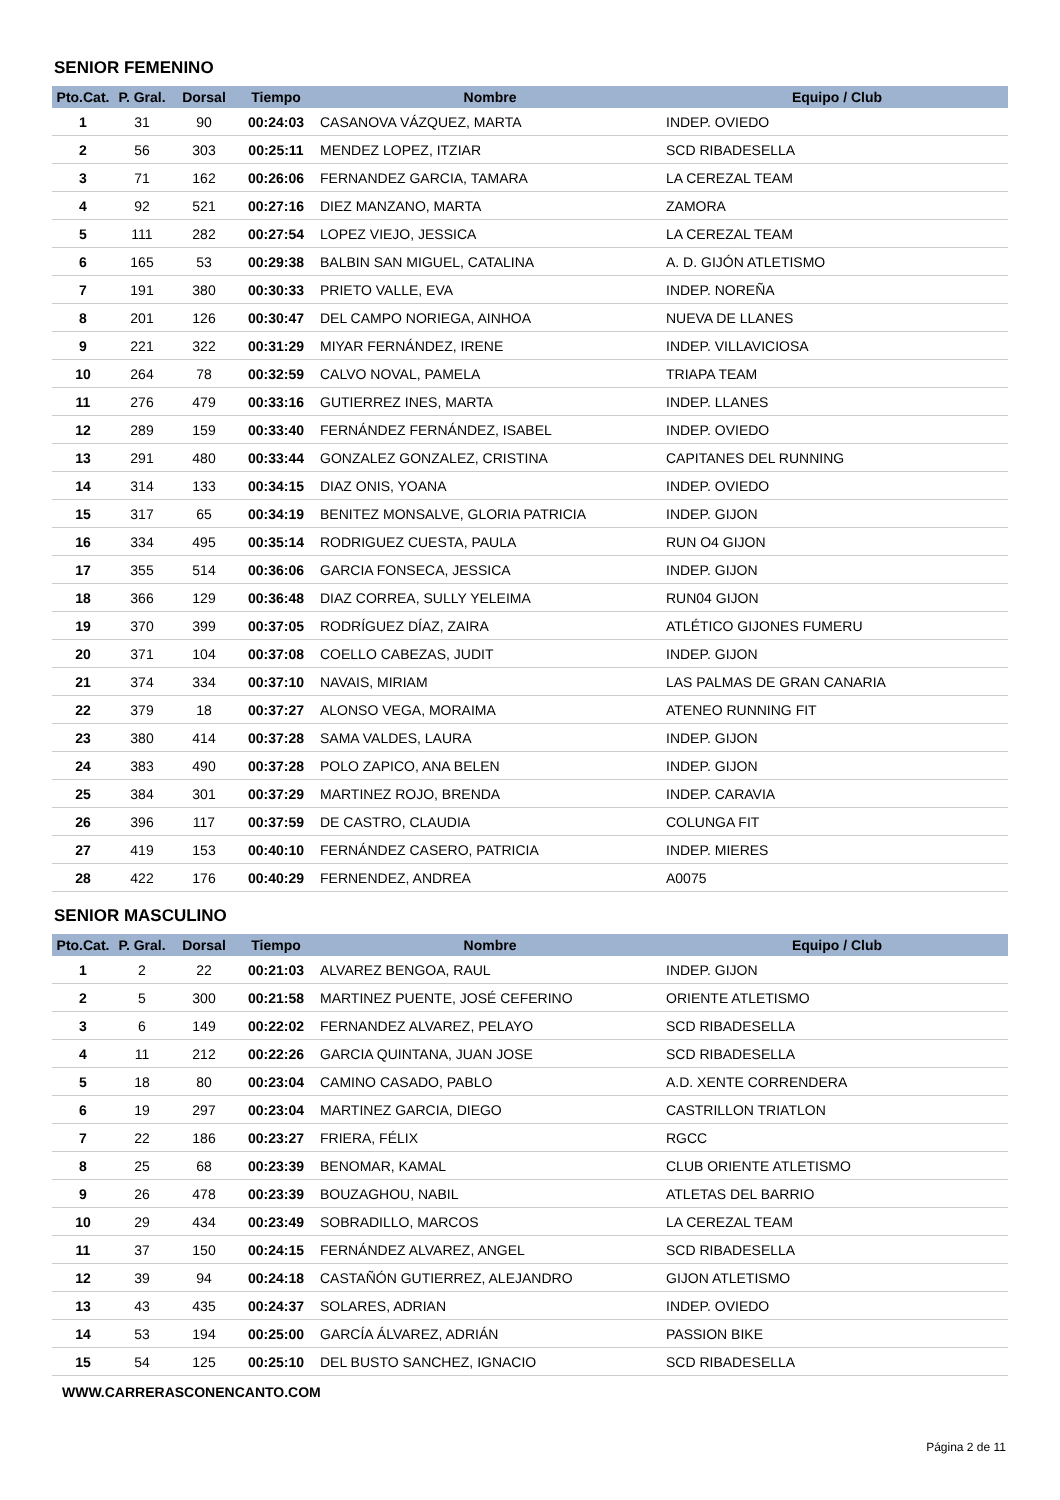SENIOR FEMENINO
| Pto.Cat. | P. Gral. | Dorsal | Tiempo | Nombre | Equipo / Club |
| --- | --- | --- | --- | --- | --- |
| 1 | 31 | 90 | 00:24:03 | CASANOVA VÁZQUEZ, MARTA | INDEP. OVIEDO |
| 2 | 56 | 303 | 00:25:11 | MENDEZ LOPEZ, ITZIAR | SCD RIBADESELLA |
| 3 | 71 | 162 | 00:26:06 | FERNANDEZ GARCIA, TAMARA | LA CEREZAL TEAM |
| 4 | 92 | 521 | 00:27:16 | DIEZ MANZANO, MARTA | ZAMORA |
| 5 | 111 | 282 | 00:27:54 | LOPEZ VIEJO, JESSICA | LA CEREZAL TEAM |
| 6 | 165 | 53 | 00:29:38 | BALBIN SAN MIGUEL, CATALINA | A. D. GIJÓN ATLETISMO |
| 7 | 191 | 380 | 00:30:33 | PRIETO VALLE, EVA | INDEP. NOREÑA |
| 8 | 201 | 126 | 00:30:47 | DEL CAMPO NORIEGA, AINHOA | NUEVA DE LLANES |
| 9 | 221 | 322 | 00:31:29 | MIYAR FERNÁNDEZ, IRENE | INDEP. VILLAVICIOSA |
| 10 | 264 | 78 | 00:32:59 | CALVO NOVAL, PAMELA | TRIAPA TEAM |
| 11 | 276 | 479 | 00:33:16 | GUTIERREZ INES, MARTA | INDEP. LLANES |
| 12 | 289 | 159 | 00:33:40 | FERNÁNDEZ FERNÁNDEZ, ISABEL | INDEP. OVIEDO |
| 13 | 291 | 480 | 00:33:44 | GONZALEZ GONZALEZ, CRISTINA | CAPITANES DEL RUNNING |
| 14 | 314 | 133 | 00:34:15 | DIAZ ONIS, YOANA | INDEP. OVIEDO |
| 15 | 317 | 65 | 00:34:19 | BENITEZ MONSALVE, GLORIA PATRICIA | INDEP. GIJON |
| 16 | 334 | 495 | 00:35:14 | RODRIGUEZ CUESTA, PAULA | RUN O4 GIJON |
| 17 | 355 | 514 | 00:36:06 | GARCIA FONSECA, JESSICA | INDEP. GIJON |
| 18 | 366 | 129 | 00:36:48 | DIAZ CORREA, SULLY YELEIMA | RUN04 GIJON |
| 19 | 370 | 399 | 00:37:05 | RODRÍGUEZ DÍAZ, ZAIRA | ATLÉTICO GIJONES FUMERU |
| 20 | 371 | 104 | 00:37:08 | COELLO CABEZAS, JUDIT | INDEP. GIJON |
| 21 | 374 | 334 | 00:37:10 | NAVAIS, MIRIAM | LAS PALMAS DE GRAN CANARIA |
| 22 | 379 | 18 | 00:37:27 | ALONSO VEGA, MORAIMA | ATENEO RUNNING FIT |
| 23 | 380 | 414 | 00:37:28 | SAMA VALDES, LAURA | INDEP. GIJON |
| 24 | 383 | 490 | 00:37:28 | POLO ZAPICO, ANA BELEN | INDEP. GIJON |
| 25 | 384 | 301 | 00:37:29 | MARTINEZ ROJO, BRENDA | INDEP. CARAVIA |
| 26 | 396 | 117 | 00:37:59 | DE CASTRO, CLAUDIA | COLUNGA FIT |
| 27 | 419 | 153 | 00:40:10 | FERNÁNDEZ CASERO, PATRICIA | INDEP. MIERES |
| 28 | 422 | 176 | 00:40:29 | FERNENDEZ, ANDREA | A0075 |
SENIOR MASCULINO
| Pto.Cat. | P. Gral. | Dorsal | Tiempo | Nombre | Equipo / Club |
| --- | --- | --- | --- | --- | --- |
| 1 | 2 | 22 | 00:21:03 | ALVAREZ BENGOA, RAUL | INDEP. GIJON |
| 2 | 5 | 300 | 00:21:58 | MARTINEZ PUENTE, JOSÉ CEFERINO | ORIENTE ATLETISMO |
| 3 | 6 | 149 | 00:22:02 | FERNANDEZ ALVAREZ, PELAYO | SCD RIBADESELLA |
| 4 | 11 | 212 | 00:22:26 | GARCIA QUINTANA, JUAN JOSE | SCD RIBADESELLA |
| 5 | 18 | 80 | 00:23:04 | CAMINO CASADO, PABLO | A.D. XENTE CORRENDERA |
| 6 | 19 | 297 | 00:23:04 | MARTINEZ GARCIA, DIEGO | CASTRILLON TRIATLON |
| 7 | 22 | 186 | 00:23:27 | FRIERA, FÉLIX | RGCC |
| 8 | 25 | 68 | 00:23:39 | BENOMAR, KAMAL | CLUB ORIENTE ATLETISMO |
| 9 | 26 | 478 | 00:23:39 | BOUZAGHOU, NABIL | ATLETAS DEL BARRIO |
| 10 | 29 | 434 | 00:23:49 | SOBRADILLO, MARCOS | LA CEREZAL TEAM |
| 11 | 37 | 150 | 00:24:15 | FERNÁNDEZ ALVAREZ, ANGEL | SCD RIBADESELLA |
| 12 | 39 | 94 | 00:24:18 | CASTAÑÓN GUTIERREZ, ALEJANDRO | GIJON ATLETISMO |
| 13 | 43 | 435 | 00:24:37 | SOLARES, ADRIAN | INDEP. OVIEDO |
| 14 | 53 | 194 | 00:25:00 | GARCÍA ÁLVAREZ, ADRIÁN | PASSION BIKE |
| 15 | 54 | 125 | 00:25:10 | DEL BUSTO SANCHEZ, IGNACIO | SCD RIBADESELLA |
WWW.CARRERASCONENCANTO.COM
Página 2 de 11